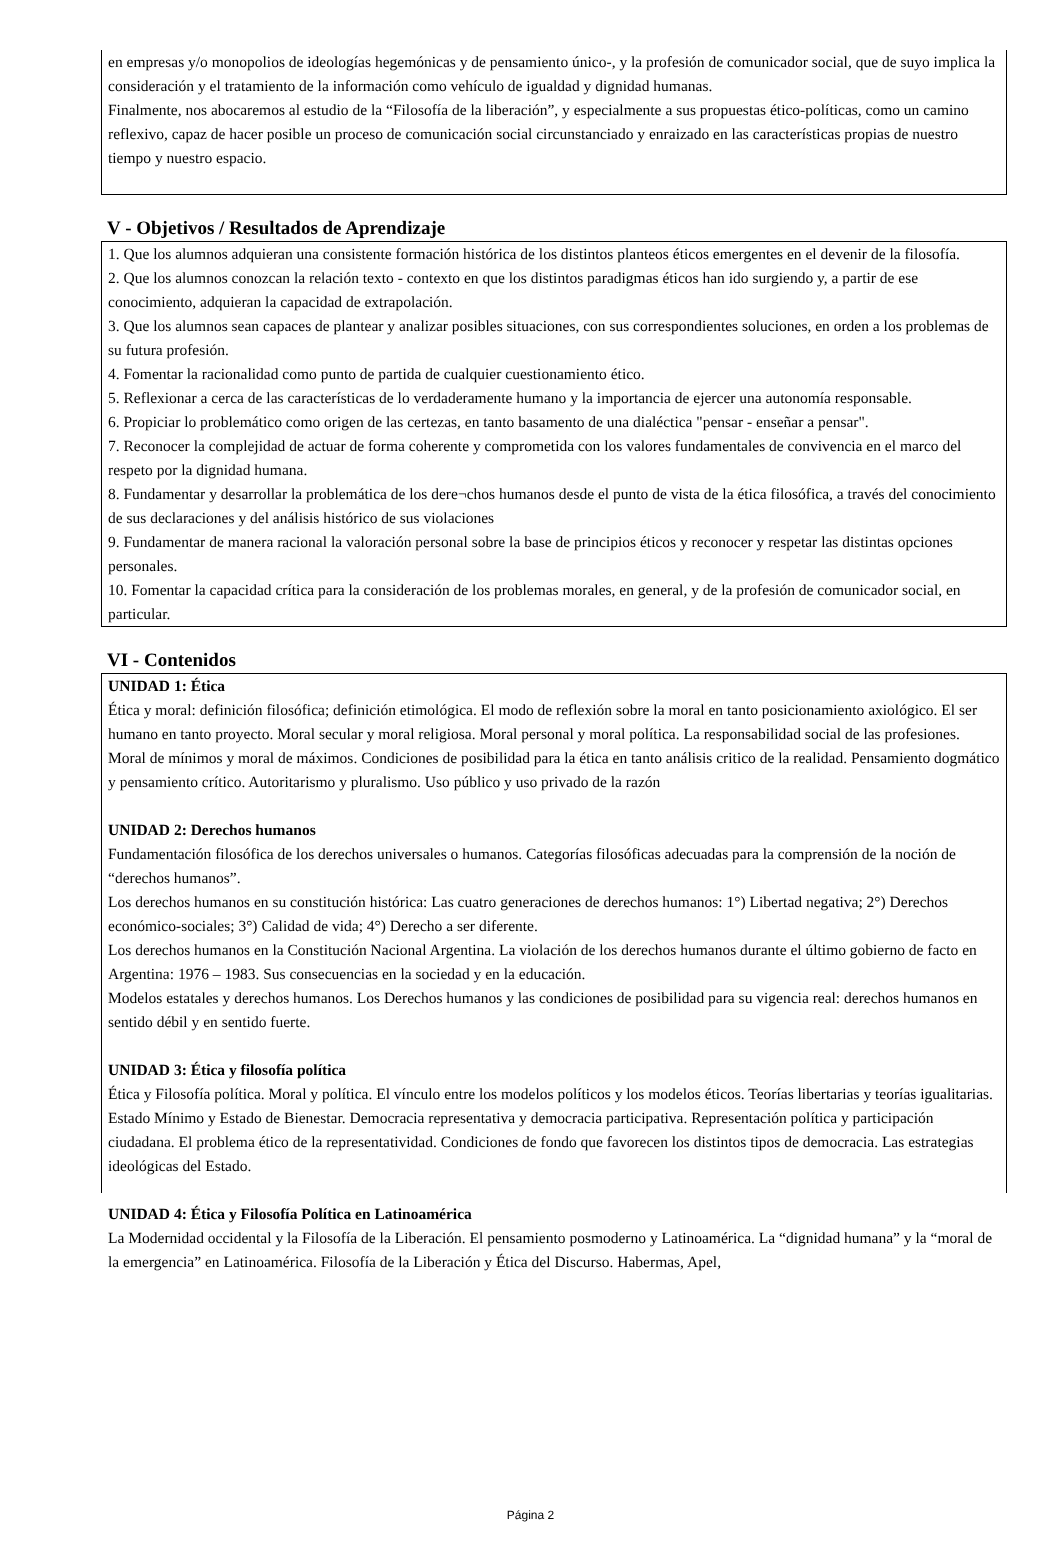en empresas y/o monopolios de ideologías hegemónicas y de pensamiento único-, y la profesión de comunicador social, que de suyo implica la consideración y el tratamiento de la información como vehículo de igualdad y dignidad humanas.
Finalmente, nos abocaremos al estudio de la “Filosofía de la liberación”, y especialmente a sus propuestas ético-políticas, como un camino reflexivo, capaz de hacer posible un proceso de comunicación social circunstanciado y enraizado en las características propias de nuestro tiempo y nuestro espacio.
V - Objetivos / Resultados de Aprendizaje
1. Que los alumnos adquieran una consistente formación histórica de los distintos planteos éticos emergentes en el devenir de la filosofía.
2. Que los alumnos conozcan la relación texto - contexto en que los distintos paradigmas éticos han ido surgiendo y, a partir de ese conocimiento, adquieran la capacidad de extrapolación.
3. Que los alumnos sean capaces de plantear y analizar posibles situaciones, con sus correspondientes soluciones, en orden a los problemas de su futura profesión.
4. Fomentar la racionalidad como punto de partida de cualquier cuestionamiento ético.
5. Reflexionar a cerca de las características de lo verdaderamente humano y la importancia de ejercer una autonomía responsable.
6. Propiciar lo problemático como origen de las certezas, en tanto basamento de una dialéctica "pensar - enseñar a pensar".
7. Reconocer la complejidad de actuar de forma coherente y comprometida con los valores fundamentales de convivencia en el marco del respeto por la dignidad humana.
8. Fundamentar y desarrollar la problemática de los dere¬chos humanos desde el punto de vista de la ética filosófica, a través del conocimiento de sus declaraciones y del análisis histórico de sus violaciones
9. Fundamentar de manera racional la valoración personal sobre la base de principios éticos y reconocer y respetar las distintas opciones personales.
10. Fomentar la capacidad crítica para la consideración de los problemas morales, en general, y de la profesión de comunicador social, en particular.
VI - Contenidos
UNIDAD 1: Ética
Ética y moral: definición filosófica; definición etimológica. El modo de reflexión sobre la moral en tanto posicionamiento axiológico. El ser humano en tanto proyecto. Moral secular y moral religiosa. Moral personal y moral política. La responsabilidad social de las profesiones. Moral de mínimos y moral de máximos. Condiciones de posibilidad para la ética en tanto análisis critico de la realidad. Pensamiento dogmático y pensamiento crítico. Autoritarismo y pluralismo. Uso público y uso privado de la razón
UNIDAD 2: Derechos humanos
Fundamentación filosófica de los derechos universales o humanos. Categorías filosóficas adecuadas para la comprensión de la noción de “derechos humanos”.
Los derechos humanos en su constitución histórica: Las cuatro generaciones de derechos humanos: 1°) Libertad negativa; 2°) Derechos económico-sociales; 3°) Calidad de vida; 4°) Derecho a ser diferente.
Los derechos humanos en la Constitución Nacional Argentina. La violación de los derechos humanos durante el último gobierno de facto en Argentina: 1976 – 1983. Sus consecuencias en la sociedad y en la educación.
Modelos estatales y derechos humanos. Los Derechos humanos y las condiciones de posibilidad para su vigencia real: derechos humanos en sentido débil y en sentido fuerte.
UNIDAD 3: Ética y filosofía política
Ética y Filosofía política. Moral y política. El vínculo entre los modelos políticos y los modelos éticos. Teorías libertarias y teorías igualitarias. Estado Mínimo y Estado de Bienestar. Democracia representativa y democracia participativa. Representación política y participación ciudadana. El problema ético de la representatividad. Condiciones de fondo que favorecen los distintos tipos de democracia. Las estrategias ideológicas del Estado.
UNIDAD 4: Ética y Filosofía Política en Latinoamérica
La Modernidad occidental y la Filosofía de la Liberación. El pensamiento posmoderno y Latinoamérica. La “dignidad humana” y la “moral de la emergencia” en Latinoamérica. Filosofía de la Liberación y Ética del Discurso. Habermas, Apel,
Página 2